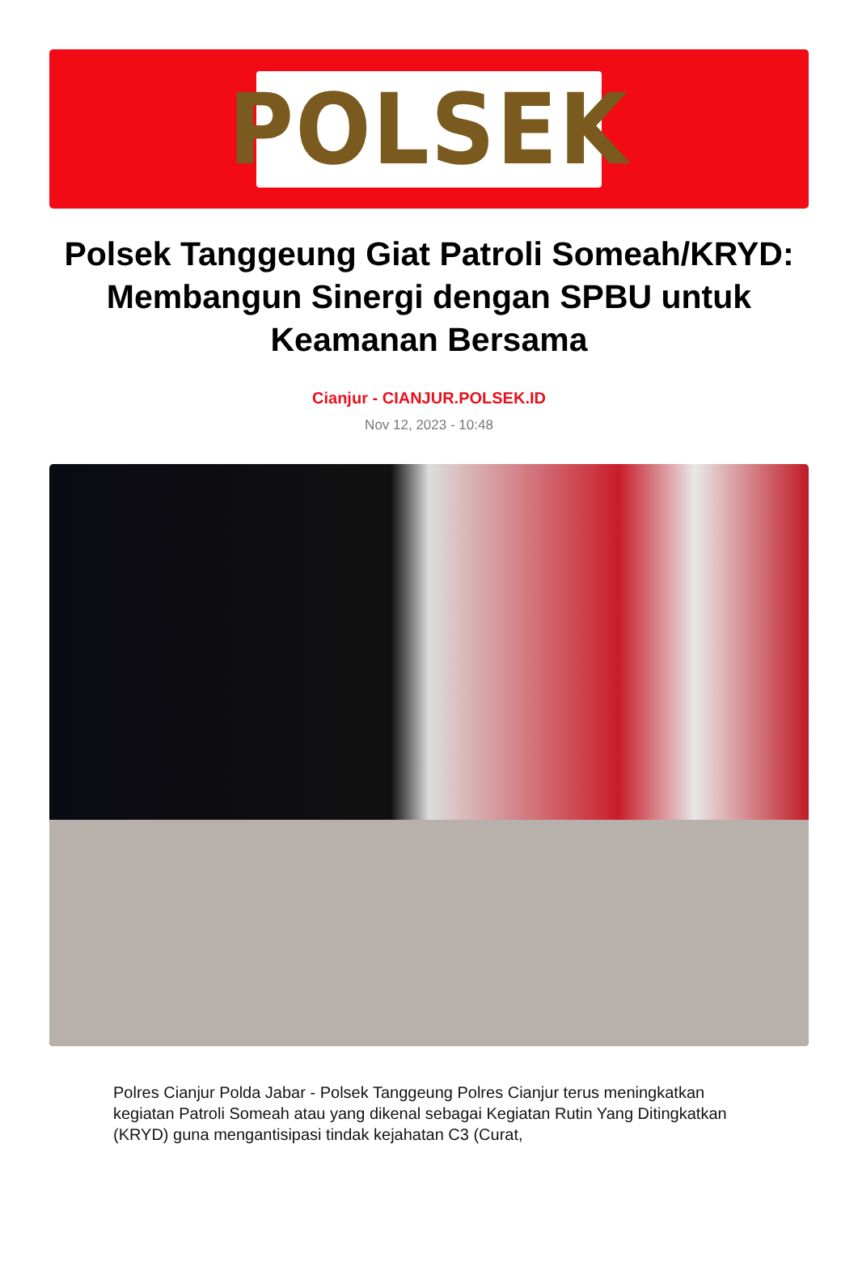POLSEK
Polsek Tanggeung Giat Patroli Someah/KRYD: Membangun Sinergi dengan SPBU untuk Keamanan Bersama
Cianjur - CIANJUR.POLSEK.ID
Nov 12, 2023 - 10:48
Polres Cianjur Polda Jabar - Polsek Tanggeung Polres Cianjur terus meningkatkan kegiatan Patroli Someah atau yang dikenal sebagai Kegiatan Rutin Yang Ditingkatkan (KRYD) guna mengantisipasi tindak kejahatan C3 (Curat,